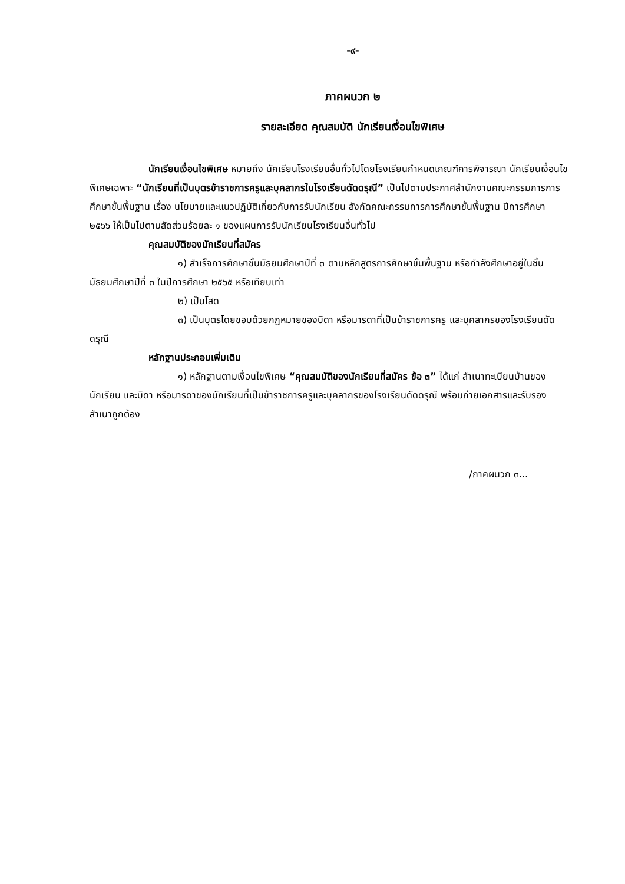-๙-
ภาคผนวก ๒
รายละเอียด คุณสมบัติ นักเรียนเงื่อนไขพิเศษ
นักเรียนเงื่อนไขพิเศษ หมายถึง นักเรียนโรงเรียนอื่นทั่วไปโดยโรงเรียนกำหนดเกณฑ์การพิจารณา นักเรียนเงื่อนไขพิเศษเฉพาะ “นักเรียนที่เป็นบุตรข้าราชการครูและบุคลากรในโรงเรียนดัดดรุณี” เป็นไปตามประกาศสำนักงานคณะกรรมการการศึกษาขั้นพื้นฐาน เรื่อง นโยบายและแนวปฏิบัติเกี่ยวกับการรับนักเรียน สังกัดคณะกรรมการการศึกษาขั้นพื้นฐาน ปีการศึกษา ๒๕๖๖ ให้เป็นไปตามสัดส่วนร้อยละ ๑ ของแผนการรับนักเรียนโรงเรียนอื่นทั่วไป
คุณสมบัติของนักเรียนที่สมัคร
๑) สำเร็จการศึกษาชั้นมัธยมศึกษาปีที่ ๓ ตามหลักสูตรการศึกษาขั้นพื้นฐาน หรือกำลังศึกษาอยู่ในชั้นมัธยมศึกษาปีที่ ๓ ในปีการศึกษา ๒๕๖๕ หรือเทียบเท่า
๒) เป็นโสด
๓) เป็นบุตรโดยชอบด้วยกฎหมายของบิดา หรือมารดาที่เป็นข้าราชการครู และบุคลากรของโรงเรียนดัดดรุณี
หลักฐานประกอบเพิ่มเติม
๑) หลักฐานตามเงื่อนไขพิเศษ “คุณสมบัติของนักเรียนที่สมัคร ข้อ ๓” ได้แก่ สำเนาทะเบียนบ้านของนักเรียน และบิดา หรือมารดาของนักเรียนที่เป็นข้าราชการครูและบุคลากรของโรงเรียนดัดดรุณี พร้อมถ่ายเอกสารและรับรองสำเนาถูกต้อง
/ภาคผนวก ๓...